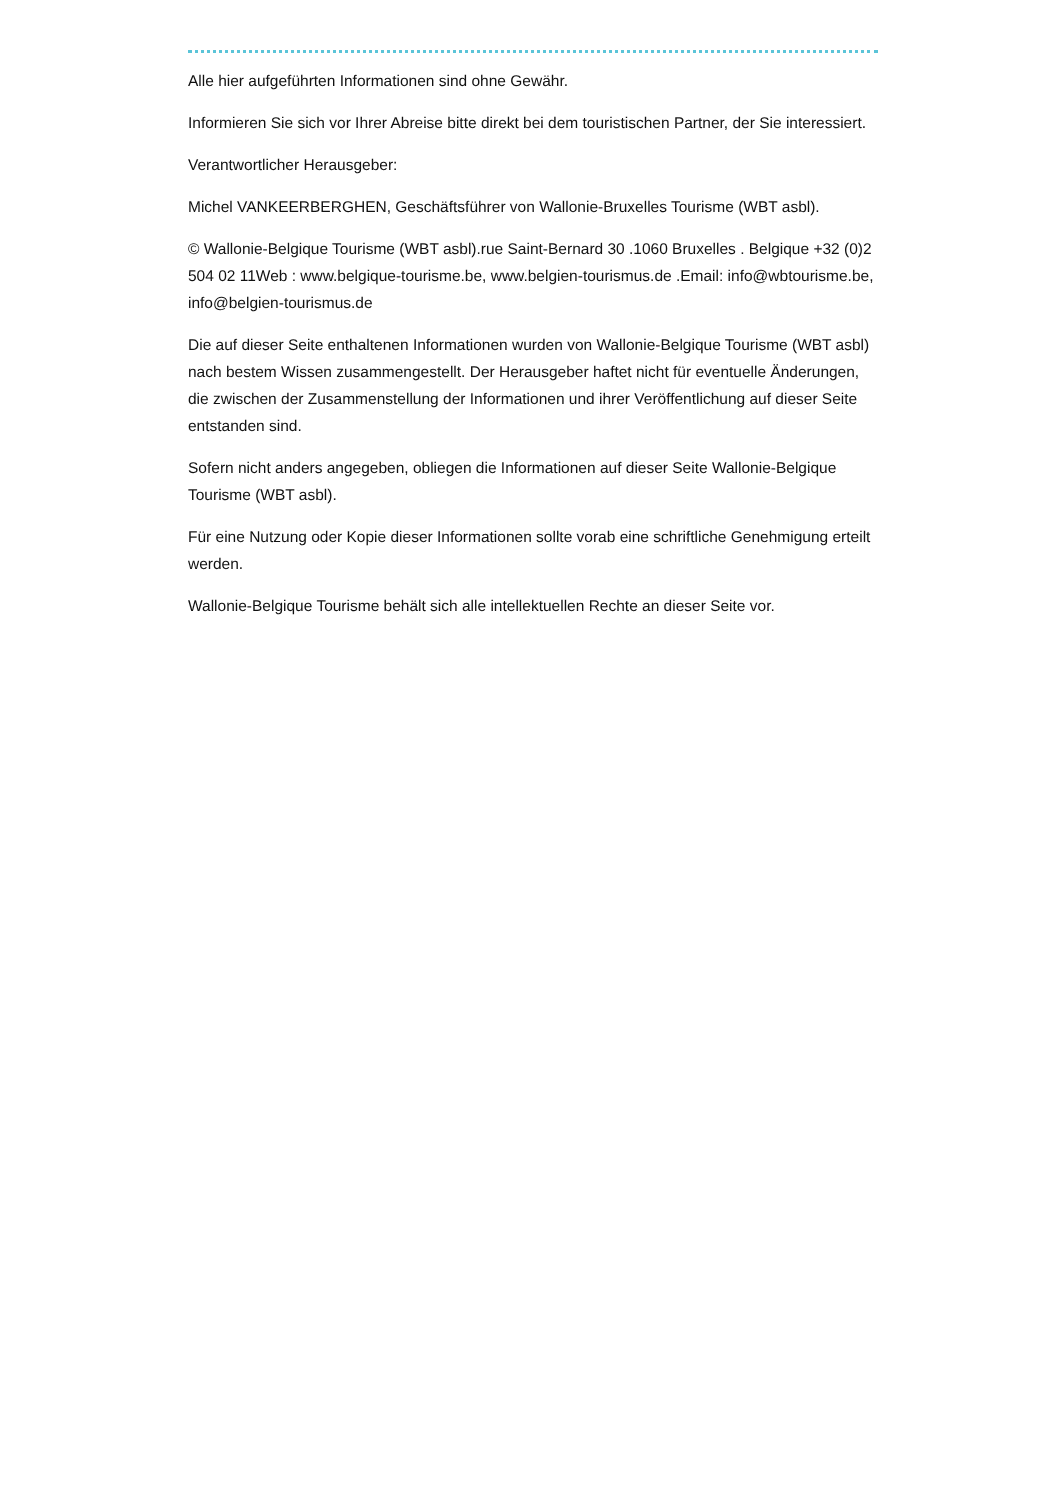Alle hier aufgeführten Informationen sind ohne Gewähr.
Informieren Sie sich vor Ihrer Abreise bitte direkt bei dem touristischen Partner, der Sie interessiert.
Verantwortlicher Herausgeber:
Michel VANKEERBERGHEN, Geschäftsführer von Wallonie-Bruxelles Tourisme (WBT asbl).
© Wallonie-Belgique Tourisme (WBT asbl).rue Saint-Bernard 30 .1060 Bruxelles . Belgique +32 (0)2 504 02 11Web : www.belgique-tourisme.be, www.belgien-tourismus.de .Email: info@wbtourisme.be, info@belgien-tourismus.de
Die auf dieser Seite enthaltenen Informationen wurden von Wallonie-Belgique Tourisme (WBT asbl) nach bestem Wissen zusammengestellt. Der Herausgeber haftet nicht für eventuelle Änderungen, die zwischen der Zusammenstellung der Informationen und ihrer Veröffentlichung auf dieser Seite entstanden sind.
Sofern nicht anders angegeben, obliegen die Informationen auf dieser Seite Wallonie-Belgique Tourisme (WBT asbl).
Für eine Nutzung oder Kopie dieser Informationen sollte vorab eine schriftliche Genehmigung erteilt werden.
Wallonie-Belgique Tourisme behält sich alle intellektuellen Rechte an dieser Seite vor.